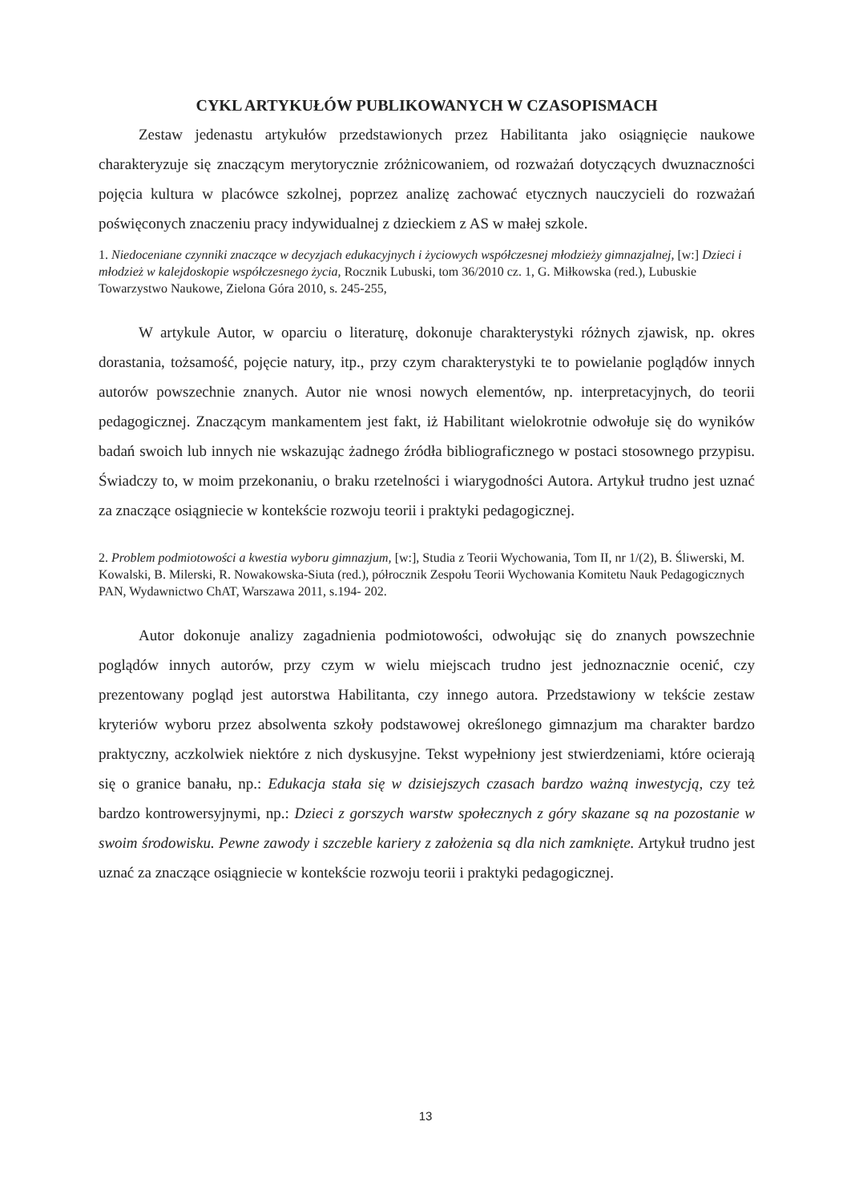CYKL ARTYKUŁÓW PUBLIKOWANYCH W CZASOPISMACH
Zestaw jedenastu artykułów przedstawionych przez Habilitanta jako osiągnięcie naukowe charakteryzuje się znaczącym merytorycznie zróżnicowaniem, od rozważań dotyczących dwuznaczności pojęcia kultura w placówce szkolnej, poprzez analizę zachować etycznych nauczycieli do rozważań poświęconych znaczeniu pracy indywidualnej z dzieckiem z AS w małej szkole.
1. Niedoceniane czynniki znaczące w decyzjach edukacyjnych i życiowych współczesnej młodzieży gimnazjalnej, [w:] Dzieci i młodzież w kalejdoskopie współczesnego życia, Rocznik Lubuski, tom 36/2010 cz. 1, G. Miłkowska (red.), Lubuskie Towarzystwo Naukowe, Zielona Góra 2010, s. 245-255,
W artykule Autor, w oparciu o literaturę, dokonuje charakterystyki różnych zjawisk, np. okres dorastania, tożsamość, pojęcie natury, itp., przy czym charakterystyki te to powielanie poglądów innych autorów powszechnie znanych. Autor nie wnosi nowych elementów, np. interpretacyjnych, do teorii pedagogicznej. Znaczącym mankamentem jest fakt, iż Habilitant wielokrotnie odwołuje się do wyników badań swoich lub innych nie wskazując żadnego źródła bibliograficznego w postaci stosownego przypisu. Świadczy to, w moim przekonaniu, o braku rzetelności i wiarygodności Autora. Artykuł trudno jest uznać za znaczące osiągniecie w kontekście rozwoju teorii i praktyki pedagogicznej.
2. Problem podmiotowości a kwestia wyboru gimnazjum, [w:], Studia z Teorii Wychowania, Tom II, nr 1/(2), B. Śliwerski, M. Kowalski, B. Milerski, R. Nowakowska-Siuta (red.), półrocznik Zespołu Teorii Wychowania Komitetu Nauk Pedagogicznych PAN, Wydawnictwo ChAT, Warszawa 2011, s.194- 202.
Autor dokonuje analizy zagadnienia podmiotowości, odwołując się do znanych powszechnie poglądów innych autorów, przy czym w wielu miejscach trudno jest jednoznacznie ocenić, czy prezentowany pogląd jest autorstwa Habilitanta, czy innego autora. Przedstawiony w tekście zestaw kryteriów wyboru przez absolwenta szkoły podstawowej określonego gimnazjum ma charakter bardzo praktyczny, aczkolwiek niektóre z nich dyskusyjne. Tekst wypełniony jest stwierdzeniami, które ocierają się o granice banału, np.: Edukacja stała się w dzisiejszych czasach bardzo ważną inwestycją, czy też bardzo kontrowersyjnymi, np.: Dzieci z gorszych warstw społecznych z góry skazane są na pozostanie w swoim środowisku. Pewne zawody i szczeble kariery z założenia są dla nich zamknięte. Artykuł trudno jest uznać za znaczące osiągniecie w kontekście rozwoju teorii i praktyki pedagogicznej.
13